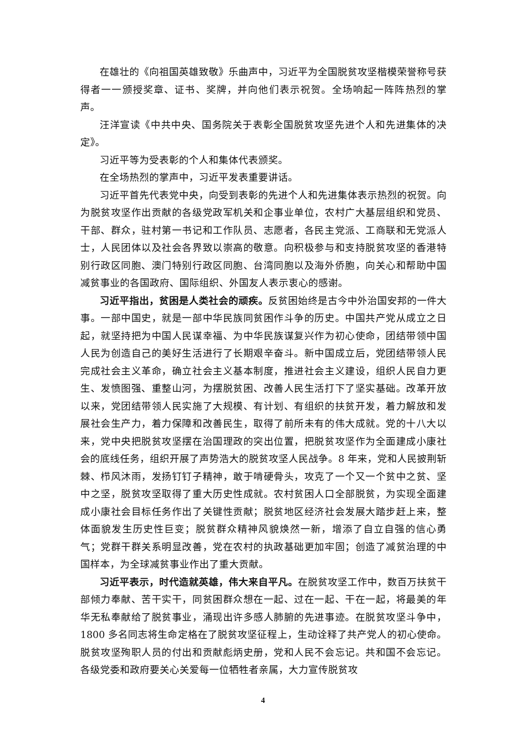在雄壮的《向祖国英雄致敬》乐曲声中，习近平为全国脱贫攻坚楷模荣誉称号获得者一一颁授奖章、证书、奖牌，并向他们表示祝贺。全场响起一阵阵热烈的掌声。
汪洋宣读《中共中央、国务院关于表彰全国脱贫攻坚先进个人和先进集体的决定》。
习近平等为受表彰的个人和集体代表颁奖。
在全场热烈的掌声中，习近平发表重要讲话。
习近平首先代表党中央，向受到表彰的先进个人和先进集体表示热烈的祝贺。向为脱贫攻坚作出贡献的各级党政军机关和企事业单位，农村广大基层组织和党员、干部、群众，驻村第一书记和工作队员、志愿者，各民主党派、工商联和无党派人士，人民团体以及社会各界致以崇高的敬意。向积极参与和支持脱贫攻坚的香港特别行政区同胞、澳门特别行政区同胞、台湾同胞以及海外侨胞，向关心和帮助中国减贫事业的各国政府、国际组织、外国友人表示衷心的感谢。
习近平指出，贫困是人类社会的顽疾。反贫困始终是古今中外治国安邦的一件大事。一部中国史，就是一部中华民族同贫困作斗争的历史。中国共产党从成立之日起，就坚持把为中国人民谋幸福、为中华民族谋复兴作为初心使命，团结带领中国人民为创造自己的美好生活进行了长期艰辛奋斗。新中国成立后，党团结带领人民完成社会主义革命，确立社会主义基本制度，推进社会主义建设，组织人民自力更生、发愤图强、重整山河，为摆脱贫困、改善人民生活打下了坚实基础。改革开放以来，党团结带领人民实施了大规模、有计划、有组织的扶贫开发，着力解放和发展社会生产力，着力保障和改善民生，取得了前所未有的伟大成就。党的十八大以来，党中央把脱贫攻坚摆在治国理政的突出位置，把脱贫攻坚作为全面建成小康社会的底线任务，组织开展了声势浩大的脱贫攻坚人民战争。8 年来，党和人民披荆斩棘、栉风沐雨，发扬钉钉子精神，敢于啃硬骨头，攻克了一个又一个贫中之贫、坚中之坚，脱贫攻坚取得了重大历史性成就。农村贫困人口全部脱贫，为实现全面建成小康社会目标任务作出了关键性贡献；脱贫地区经济社会发展大踏步赶上来，整体面貌发生历史性巨变；脱贫群众精神风貌焕然一新，增添了自立自强的信心勇气；党群干群关系明显改善，党在农村的执政基础更加牢固；创造了减贫治理的中国样本，为全球减贫事业作出了重大贡献。
习近平表示，时代造就英雄，伟大来自平凡。在脱贫攻坚工作中，数百万扶贫干部倾力奉献、苦干实干，同贫困群众想在一起、过在一起、干在一起，将最美的年华无私奉献给了脱贫事业，涌现出许多感人肺腑的先进事迹。在脱贫攻坚斗争中，1800 多名同志将生命定格在了脱贫攻坚征程上，生动诠释了共产党人的初心使命。脱贫攻坚殉职人员的付出和贡献彪炳史册，党和人民不会忘记。共和国不会忘记。各级党委和政府要关心关爱每一位牺牲者亲属，大力宣传脱贫攻
4